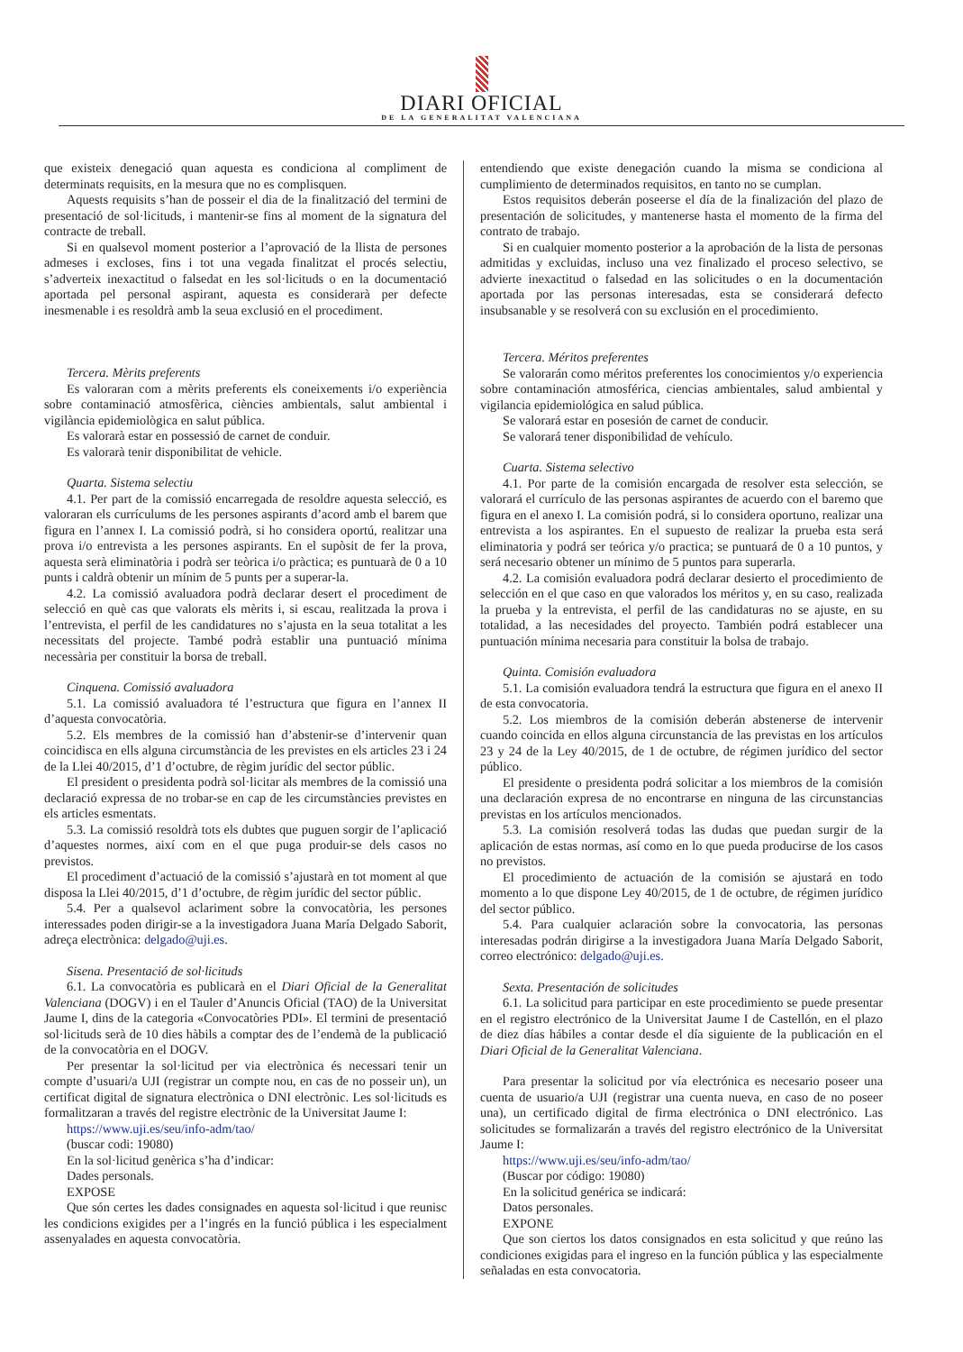DIARI OFICIAL
DE LA GENERALITAT VALENCIANA
que existeix denegació quan aquesta es condiciona al compliment de determinats requisits, en la mesura que no es complisquen.
Aquests requisits s’han de posseir el dia de la finalització del termini de presentació de sol·licituds, i mantenir-se fins al moment de la signatura del contracte de treball.
Si en qualsevol moment posterior a l’aprovació de la llista de persones admeses i excloses, fins i tot una vegada finalitzat el procés selectiu, s’adverteix inexactitud o falsedat en les sol·licituds o en la documentació aportada pel personal aspirant, aquesta es considerarà per defecte inesmenable i es resoldrà amb la seua exclusió en el procediment.
Tercera. Mèrits preferents
Es valoraran com a mèrits preferents els coneixements i/o experiència sobre contaminació atmosfèrica, ciències ambientals, salut ambiental i vigilància epidemiològica en salut pública.
Es valorarà estar en possessió de carnet de conduir.
Es valorarà tenir disponibilitat de vehicle.
Quarta. Sistema selectiu
4.1. Per part de la comissió encarregada de resoldre aquesta selecció, es valoraran els currículums de les persones aspirants d’acord amb el barem que figura en l’annex I. La comissió podrà, si ho considera oportú, realitzar una prova i/o entrevista a les persones aspirants. En el supòsit de fer la prova, aquesta serà eliminatòria i podrà ser teòrica i/o pràctica; es puntuarà de 0 a 10 punts i caldrà obtenir un mínim de 5 punts per a superar-la.
4.2. La comissió avaluadora podrà declarar desert el procediment de selecció en què cas que valorats els mèrits i, si escau, realitzada la prova i l’entrevista, el perfil de les candidatures no s’ajusta en la seua totalitat a les necessitats del projecte. També podrà establir una puntuació mínima necessària per constituir la borsa de treball.
Cinquena. Comissió avaluadora
5.1. La comissió avaluadora té l’estructura que figura en l’annex II d’aquesta convocatòria.
5.2. Els membres de la comissió han d’abstenir-se d’intervenir quan coincidisca en ells alguna circumstància de les previstes en els articles 23 i 24 de la Llei 40/2015, d’1 d’octubre, de règim jurídic del sector públic.
El president o presidenta podrà sol·licitar als membres de la comissió una declaració expressa de no trobar-se en cap de les circumstàncies previstes en els articles esmentats.
5.3. La comissió resoldrà tots els dubtes que puguen sorgir de l’aplicació d’aquestes normes, així com en el que puga produir-se dels casos no previstos.
El procediment d’actuació de la comissió s’ajustarà en tot moment al que disposa la Llei 40/2015, d’1 d’octubre, de règim jurídic del sector públic.
5.4. Per a qualsevol aclariment sobre la convocatòria, les persones interessades poden dirigir-se a la investigadora Juana María Delgado Saborit, adreça electrònica: delgado@uji.es.
Sisena. Presentació de sol·licituds
6.1. La convocatòria es publicarà en el Diari Oficial de la Generalitat Valenciana (DOGV) i en el Tauler d’Anuncis Oficial (TAO) de la Universitat Jaume I, dins de la categoria «Convocatòries PDI». El termini de presentació sol·licituds serà de 10 dies hàbils a comptar des de l’endemà de la publicació de la convocatòria en el DOGV.
Per presentar la sol·licitud per via electrònica és necessari tenir un compte d’usuari/a UJI (registrar un compte nou, en cas de no posseir un), un certificat digital de signatura electrònica o DNI electrònic. Les sol·licituds es formalitzaran a través del registre electrònic de la Universitat Jaume I:
https://www.uji.es/seu/info-adm/tao/
(buscar codi: 19080)
En la sol·licitud genèrica s’ha d’indicar:
Dades personals.
EXPOSE
Que són certes les dades consignades en aquesta sol·licitud i que reunisc les condicions exigides per a l’ingrés en la funció pública i les especialment assenyalades en aquesta convocatòria.
entendiendo que existe denegación cuando la misma se condiciona al cumplimiento de determinados requisitos, en tanto no se cumplan.
Estos requisitos deberán poseerse el día de la finalización del plazo de presentación de solicitudes, y mantenerse hasta el momento de la firma del contrato de trabajo.
Si en cualquier momento posterior a la aprobación de la lista de personas admitidas y excluidas, incluso una vez finalizado el proceso selectivo, se advierte inexactitud o falsedad en las solicitudes o en la documentación aportada por las personas interesadas, esta se considerará defecto insubsanable y se resolverá con su exclusión en el procedimiento.
Tercera. Méritos preferentes
Se valorarán como méritos preferentes los conocimientos y/o experiencia sobre contaminación atmosférica, ciencias ambientales, salud ambiental y vigilancia epidemiológica en salud pública.
Se valorará estar en posesión de carnet de conducir.
Se valorará tener disponibilidad de vehículo.
Cuarta. Sistema selectivo
4.1. Por parte de la comisión encargada de resolver esta selección, se valorará el currículo de las personas aspirantes de acuerdo con el baremo que figura en el anexo I. La comisión podrá, si lo considera oportuno, realizar una entrevista a los aspirantes. En el supuesto de realizar la prueba esta será eliminatoria y podrá ser teórica y/o practica; se puntuará de 0 a 10 puntos, y será necesario obtener un mínimo de 5 puntos para superarla.
4.2. La comisión evaluadora podrá declarar desierto el procedimiento de selección en el que caso en que valorados los méritos y, en su caso, realizada la prueba y la entrevista, el perfil de las candidaturas no se ajuste, en su totalidad, a las necesidades del proyecto. También podrá establecer una puntuación mínima necesaria para constituir la bolsa de trabajo.
Quinta. Comisión evaluadora
5.1. La comisión evaluadora tendrá la estructura que figura en el anexo II de esta convocatoria.
5.2. Los miembros de la comisión deberán abstenerse de intervenir cuando coincida en ellos alguna circunstancia de las previstas en los artículos 23 y 24 de la Ley 40/2015, de 1 de octubre, de régimen jurídico del sector público.
El presidente o presidenta podrá solicitar a los miembros de la comisión una declaración expresa de no encontrarse en ninguna de las circunstancias previstas en los artículos mencionados.
5.3. La comisión resolverá todas las dudas que puedan surgir de la aplicación de estas normas, así como en lo que pueda producirse de los casos no previstos.
El procedimiento de actuación de la comisión se ajustará en todo momento a lo que dispone Ley 40/2015, de 1 de octubre, de régimen jurídico del sector público.
5.4. Para cualquier aclaración sobre la convocatoria, las personas interesadas podrán dirigirse a la investigadora Juana María Delgado Saborit, correo electrónico: delgado@uji.es.
Sexta. Presentación de solicitudes
6.1. La solicitud para participar en este procedimiento se puede presentar en el registro electrónico de la Universitat Jaume I de Castellón, en el plazo de diez días hábiles a contar desde el día siguiente de la publicación en el Diari Oficial de la Generalitat Valenciana.
Para presentar la solicitud por vía electrónica es necesario poseer una cuenta de usuario/a UJI (registrar una cuenta nueva, en caso de no poseer una), un certificado digital de firma electrónica o DNI electrónico. Las solicitudes se formalizarán a través del registro electrónico de la Universitat Jaume I:
https://www.uji.es/seu/info-adm/tao/
(Buscar por código: 19080)
En la solicitud genérica se indicará:
Datos personales.
EXPONE
Que son ciertos los datos consignados en esta solicitud y que reúno las condiciones exigidas para el ingreso en la función pública y las especialmente señaladas en esta convocatoria.